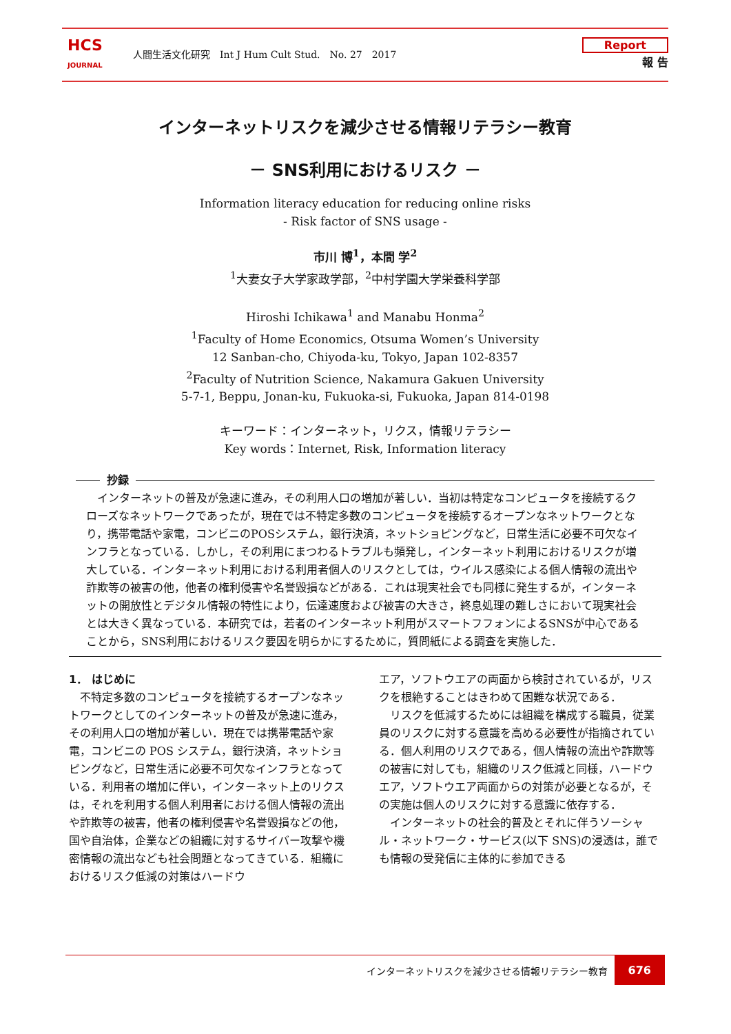HCS
JOURNAL
人間生活文化研究　Int J Hum Cult Stud.　No. 27　2017
Report
報 告
インターネットリスクを減少させる情報リテラシー教育
－ SNS利用におけるリスク －
Information literacy education for reducing online risks
- Risk factor of SNS usage -
市川 博<sup>1</sup>，本間 学<sup>2</sup>
<sup>1</sup> 大妻女子大学家政学部，<sup>2</sup>中村学園大学栄養科学部
Hiroshi Ichikawa<sup>1</sup> and Manabu Honma<sup>2</sup>
<sup>1</sup> Faculty of Home Economics, Otsuma Women’s University
12 Sanban-cho, Chiyoda-ku, Tokyo, Japan 102-8357
<sup>2</sup> Faculty of Nutrition Science, Nakamura Gakuen University
5-7-1, Beppu, Jonan-ku, Fukuoka-si, Fukuoka, Japan 814-0198
キーワード：インターネット，リクス，情報リテラシー
Key words：Internet, Risk, Information literacy
抄録
　インターネットの普及が急速に進み，その利用人口の増加が著しい．当初は特定なコンピュータを接続するクローズなネットワークであったが，現在では不特定多数のコンピュータを接続するオープンなネットワークとなり，携帯電話や家電，コンビニのPOSシステム，銀行決済，ネットショピングなど，日常生活に必要不可欠なインフラとなっている．しかし，その利用にまつわるトラブルも頻発し，インターネット利用におけるリスクが増大している．インターネット利用における利用者個人のリスクとしては，ウイルス感染による個人情報の流出や詐欺等の被害の他，他者の権利侵害や名誉毀損などがある．これは現実社会でも同様に発生するが，インターネットの開放性とデジタル情報の特性により，伝達速度および被害の大きさ，終息処理の難しさにおいて現実社会とは大きく異なっている．本研究では，若者のインターネット利用がスマートフフォンによるSNSが中心であることから，SNS利用におけるリスク要因を明らかにするために，質問紙による調査を実施した．
1． はじめに
　不特定多数のコンピュータを接続するオープンなネットワークとしてのインターネットの普及が急速に進み，その利用人口の増加が著しい．現在では携帯電話や家電，コンビニの POS システム，銀行決済，ネットショピングなど，日常生活に必要不可欠なインフラとなっている．利用者の増加に伴い，インターネット上のリクスは，それを利用する個人利用者における個人情報の流出や詐欺等の被害，他者の権利侵害や名誉毀損などの他，国や自治体，企業などの組織に対するサイバー攻撃や機密情報の流出なども社会問題となってきている．組織におけるリスク低減の対策はハードウ
エア，ソフトウエアの両面から検討されているが，リスクを根絶することはきわめて困難な状況である．
　リスクを低減するためには組織を構成する職員，従業員のリスクに対する意識を高める必要性が指摘されている．個人利用のリスクである，個人情報の流出や詐欺等の被害に対しても，組織のリスク低減と同様，ハードウエア，ソフトウエア両面からの対策が必要となるが，その実施は個人のリスクに対する意識に依存する．
　インターネットの社会的普及とそれに伴うソーシャル・ネットワーク・サービス(以下 SNS)の浸透は，誰でも情報の受発信に主体的に参加できる
インターネットリスクを減少させる情報リテラシー教育 676